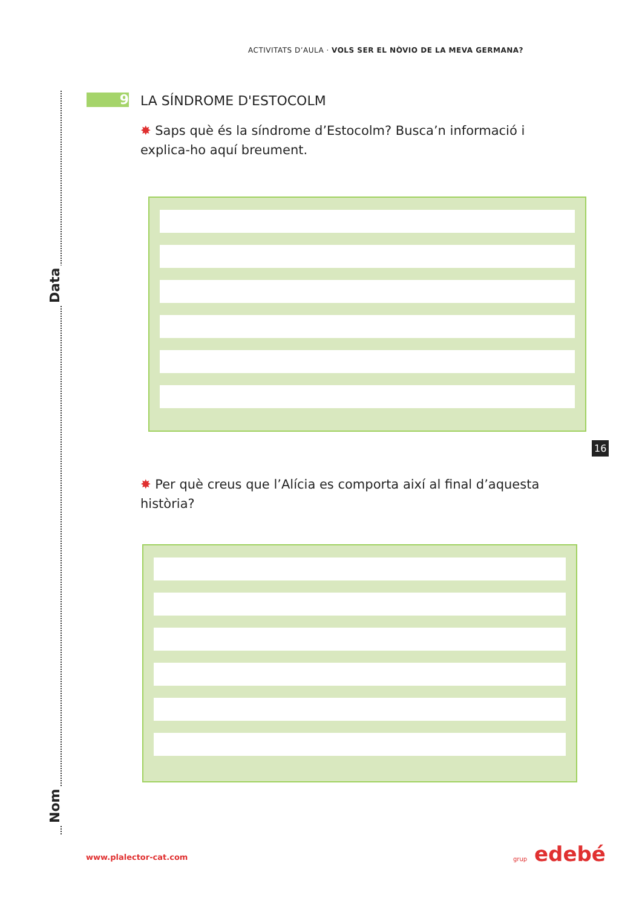ACTIVITATS D’AULA · VOLS SER EL NÒVIO DE LA MEVA GERMANA?
Data
Nom
9 LA SÍNDROME D'ESTOCOLM
✸ Saps què és la síndrome d’Estocolm? Busca’n informació i explica-ho aquí breument.
16
✸ Per què creus que l’Alícia es comporta així al final d’aquesta història?
www.plalector-cat.com grup edebé